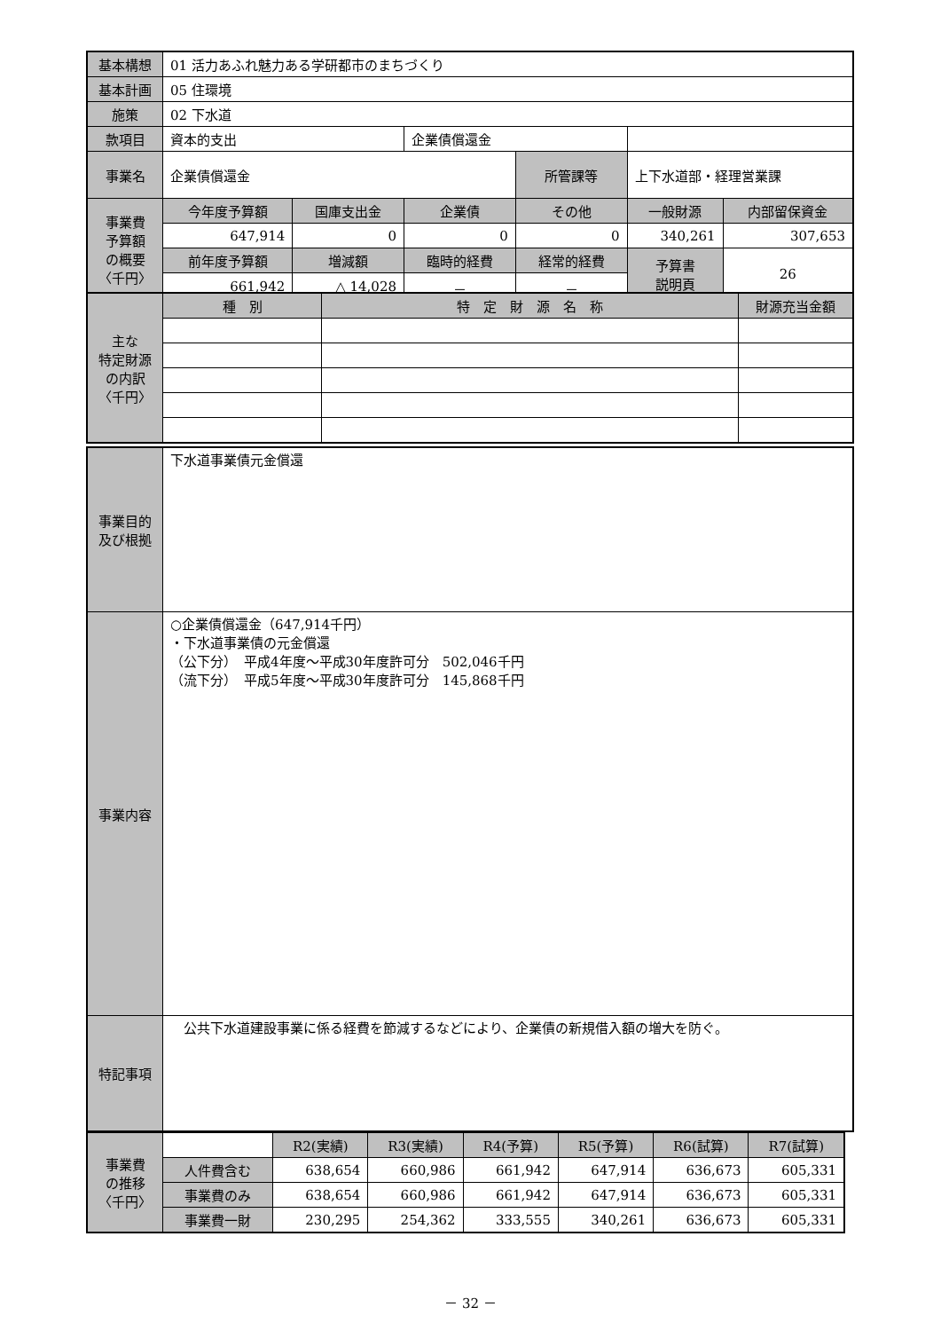| 基本構想 | 01 活力あふれ魅力ある学研都市のまちづくり | | | | | |
| 基本計画 | 05 住環境 | | | | | |
| 施策 | 02 下水道 | | | | | |
| 款項目 | 資本的支出 | | 企業債償還金 | | | |
| 事業名 | 企業債償還金 | | | 所管課等 | 上下水道部・経理営業課 | |
| 事業費 予算額 の概要 〈千円〉 | 今年度予算額 | 国庫支出金 | 企業債 | その他 | 一般財源 | 内部留保資金 |
| | 647,914 | 0 | 0 | 0 | 340,261 | 307,653 |
| | 前年度予算額 | 増減額 | 臨時的経費 | 経常的経費 | 予算書 説明頁 | 26 |
| | 661,942 | △ 14,028 | － | － | | |
| 主な 特定財源 の内訳 〈千円〉 | 種 別 | 特 定 財 源 名 称 | 財源充当金額 |
| --- | --- | --- | --- |
| 事業目的 及び根拠 | 下水道事業債元金償還 |
| 事業内容 | ○企業債償還金（647,914千円） ・下水道事業債の元金償還 （公下分） 平成4年度～平成30年度許可分 502,046千円 （流下分） 平成5年度～平成30年度許可分 145,868千円 |
| 特記事項 | 公共下水道建設事業に係る経費を節減するなどにより、企業債の新規借入額の増大を防ぐ。 |
| 事業費 の推移 〈千円〉 | | R2(実績) | R3(実績) | R4(予算) | R5(予算) | R6(試算) | R7(試算) |
| | 人件費含む | 638,654 | 660,986 | 661,942 | 647,914 | 636,673 | 605,331 |
| | 事業費のみ | 638,654 | 660,986 | 661,942 | 647,914 | 636,673 | 605,331 |
| | 事業費一財 | 230,295 | 254,362 | 333,555 | 340,261 | 636,673 | 605,331 |
－ 32 －